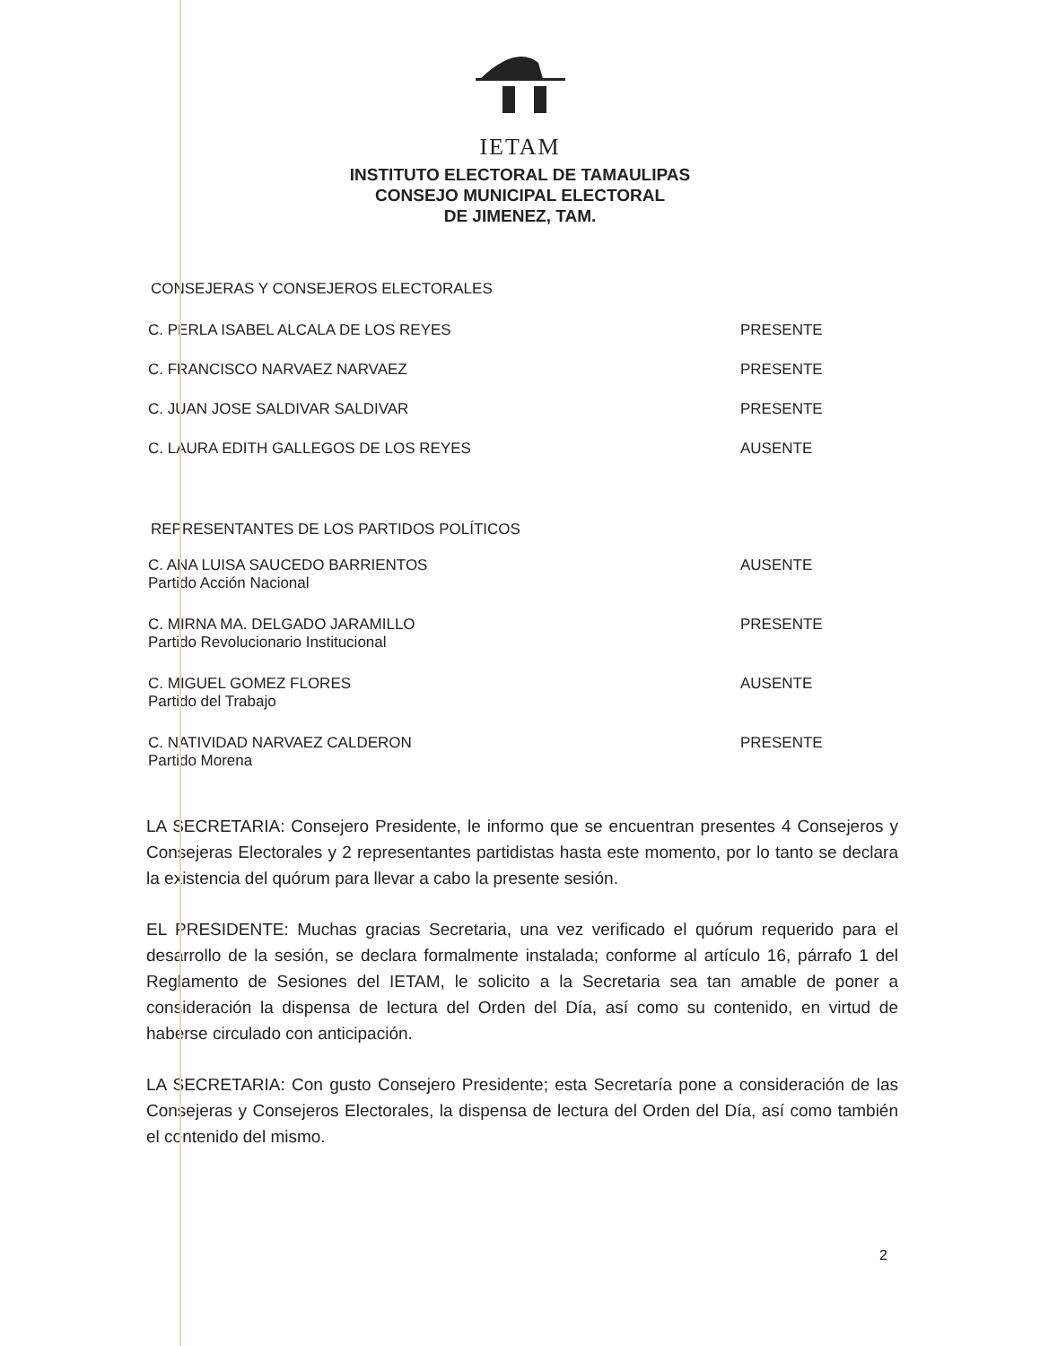IETAM
INSTITUTO ELECTORAL DE TAMAULIPAS
CONSEJO MUNICIPAL ELECTORAL
DE JIMENEZ, TAM.
CONSEJERAS Y CONSEJEROS ELECTORALES
| C. PERLA ISABEL ALCALA DE LOS REYES | PRESENTE |
| C. FRANCISCO NARVAEZ NARVAEZ | PRESENTE |
| C. JUAN JOSE SALDIVAR SALDIVAR | PRESENTE |
| C. LAURA EDITH GALLEGOS DE LOS REYES | AUSENTE |
REPRESENTANTES DE LOS PARTIDOS POLÍTICOS
| C. ANA LUISA SAUCEDO BARRIENTOS Partido Acción Nacional | AUSENTE |
| C. MIRNA MA. DELGADO JARAMILLO Partido Revolucionario Institucional | PRESENTE |
| C. MIGUEL GOMEZ FLORES Partido del Trabajo | AUSENTE |
| C. NATIVIDAD NARVAEZ CALDERON Partido Morena | PRESENTE |
LA SECRETARIA: Consejero Presidente, le informo que se encuentran presentes 4 Consejeros y Consejeras Electorales y 2 representantes partidistas hasta este momento, por lo tanto se declara la existencia del quórum para llevar a cabo la presente sesión.
EL PRESIDENTE: Muchas gracias Secretaria, una vez verificado el quórum requerido para el desarrollo de la sesión, se declara formalmente instalada; conforme al artículo 16, párrafo 1 del Reglamento de Sesiones del IETAM, le solicito a la Secretaria sea tan amable de poner a consideración la dispensa de lectura del Orden del Día, así como su contenido, en virtud de haberse circulado con anticipación.
LA SECRETARIA: Con gusto Consejero Presidente; esta Secretaría pone a consideración de las Consejeras y Consejeros Electorales, la dispensa de lectura del Orden del Día, así como también el contenido del mismo.
2